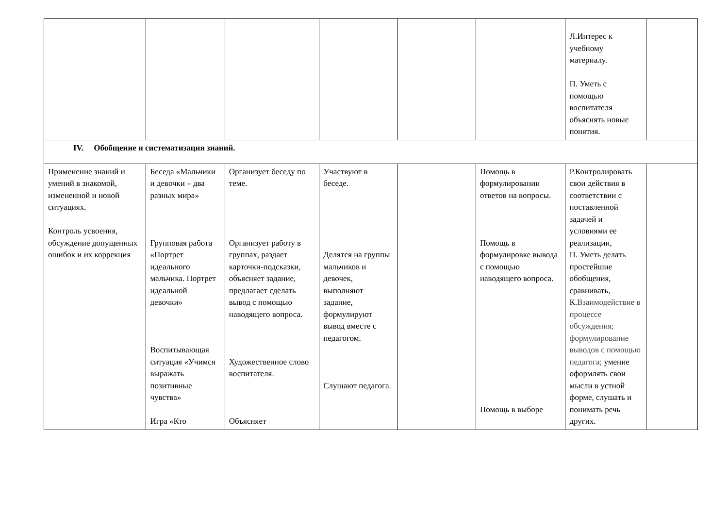| | | | | | | Л.Интерес к учебному материалу. П. Уметь с помощью воспитателя объяснять новые понятия. | |
| IV. Обобщение и систематизация знаний. | | | | | | | |
| Применение знаний и умений в знакомой, измененной и новой ситуациях. Контроль усвоения, обсуждение допущенных ошибок и их коррекция | Беседа «Мальчики и девочки – два разных мира» Групповая работа «Портрет идеального мальчика. Портрет идеальной девочки» Воспитывающая ситуация «Учимся выражать позитивные чувства» Игра «Кто | Организует беседу по теме. Организует работу в группах, раздает карточки-подсказки, объясняет задание, предлагает сделать вывод с помощью наводящего вопроса. Художественное слово воспитателя. Объясняет | Участвуют в беседе. Делятся на группы мальчиков и девочек, выполняют задание, формулируют вывод вместе с педагогом. Слушают педагога. | | Помощь в формулировании ответов на вопросы. Помощь в формулировке вывода с помощью наводящего вопроса. Помощь в выборе | Р.Контролировать свои действия в соответствии с поставленной задачей и условиями ее реализации, П. Уметь делать простейшие обобщения, сравнивать, К. Взаимодействие в процессе обсуждения; формулирование выводов с помощью педагога; умение оформлять свои мысли в устной форме, слушать и понимать речь других. | |